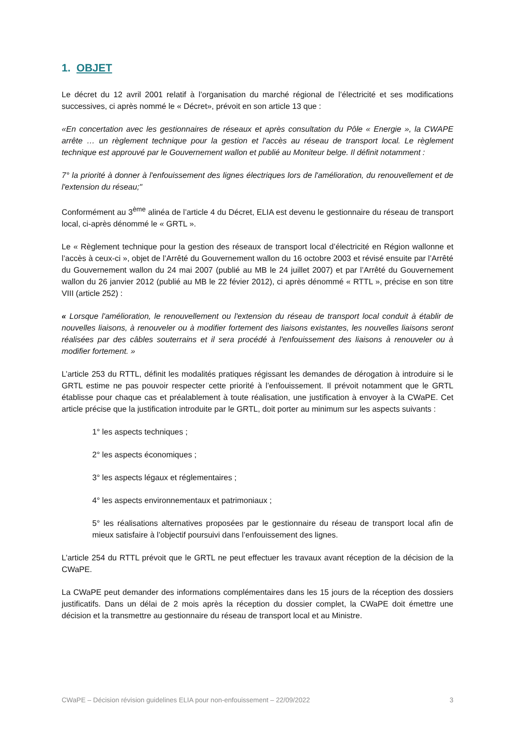1. OBJET
Le décret du 12 avril 2001 relatif à l’organisation du marché régional de l’électricité et ses modifications successives, ci après nommé le « Décret», prévoit en son article 13 que :
«En concertation avec les gestionnaires de réseaux et après consultation du Pôle « Energie », la CWAPE arrête … un règlement technique pour la gestion et l'accès au réseau de transport local. Le règlement technique est approuvé par le Gouvernement wallon et publié au Moniteur belge. Il définit notamment :
7° la priorité à donner à l'enfouissement des lignes électriques lors de l'amélioration, du renouvellement et de l'extension du réseau;"
Conformément au 3<sup>ème</sup> alinéa de l’article 4 du Décret, ELIA est devenu le gestionnaire du réseau de transport local, ci-après dénommé le « GRTL ».
Le « Règlement technique pour la gestion des réseaux de transport local d’électricité en Région wallonne et l’accès à ceux-ci », objet de l’Arrêté du Gouvernement wallon du 16 octobre 2003 et révisé ensuite par l’Arrêté du Gouvernement wallon du 24 mai 2007 (publié au MB le 24 juillet 2007) et par l’Arrêté du Gouvernement wallon du 26 janvier 2012 (publié au MB le 22 févier 2012), ci après dénommé « RTTL », précise en son titre VIII (article 252) :
« Lorsque l'amélioration, le renouvellement ou l'extension du réseau de transport local conduit à établir de nouvelles liaisons, à renouveler ou à modifier fortement des liaisons existantes, les nouvelles liaisons seront réalisées par des câbles souterrains et il sera procédé à l'enfouissement des liaisons à renouveler ou à modifier fortement. »
L’article 253 du RTTL, définit les modalités pratiques régissant les demandes de dérogation à introduire si le GRTL estime ne pas pouvoir respecter cette priorité à l’enfouissement. Il prévoit notamment que le GRTL établisse pour chaque cas et préalablement à toute réalisation, une justification à envoyer à la CWaPE. Cet article précise que la justification introduite par le GRTL, doit porter au minimum sur les aspects suivants :
1° les aspects techniques ;
2° les aspects économiques ;
3° les aspects légaux et réglementaires ;
4° les aspects environnementaux et patrimoniaux ;
5° les réalisations alternatives proposées par le gestionnaire du réseau de transport local afin de mieux satisfaire à l’objectif poursuivi dans l’enfouissement des lignes.
L’article 254 du RTTL prévoit que le GRTL ne peut effectuer les travaux avant réception de la décision de la CWaPE.
La CWaPE peut demander des informations complémentaires dans les 15 jours de la réception des dossiers justificatifs. Dans un délai de 2 mois après la réception du dossier complet, la CWaPE doit émettre une décision et la transmettre au gestionnaire du réseau de transport local et au Ministre.
CWaPE – Décision révision guidelines ELIA pour non-enfouissement – 22/09/2022 3